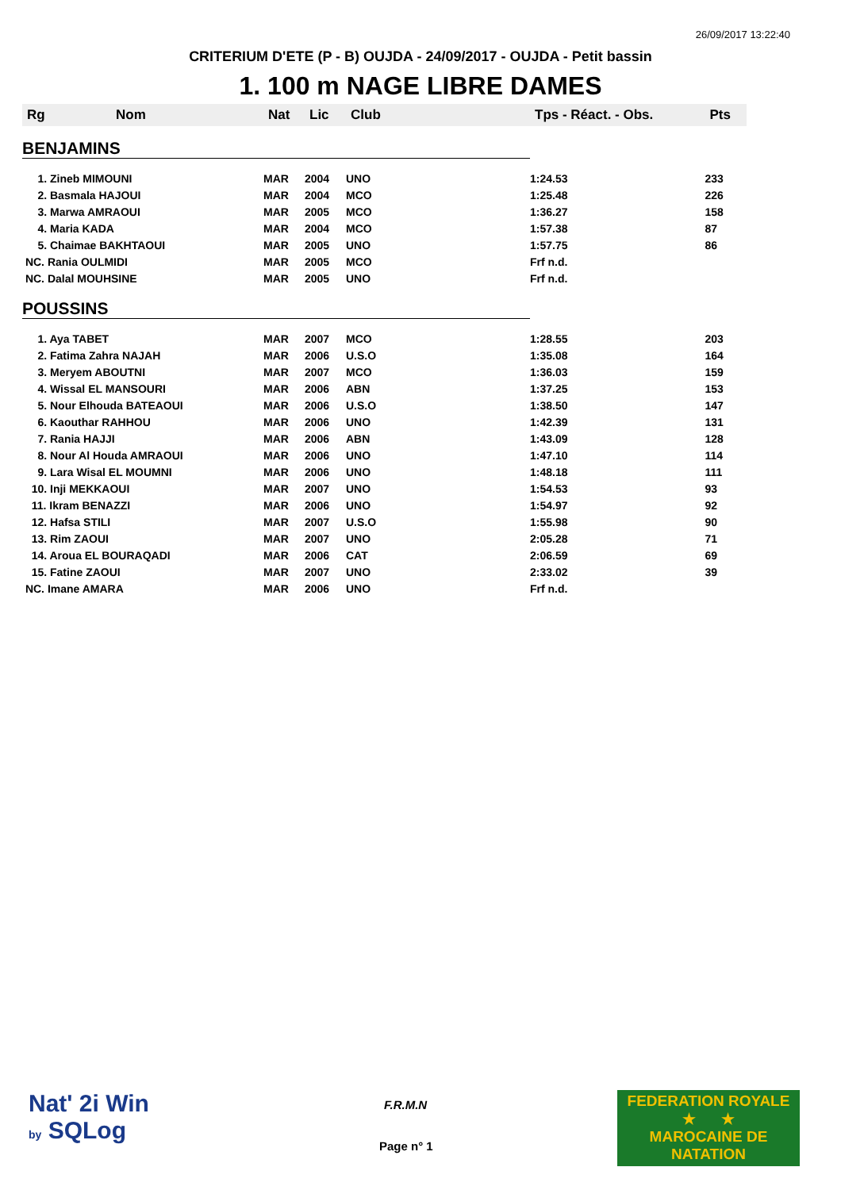26/09/2017 13:22:40
CRITERIUM D'ETE (P - B) OUJDA - 24/09/2017 - OUJDA - Petit bassin
1. 100 m NAGE LIBRE DAMES
| Rg | Nom | Nat | Lic | Club | Tps - Réact. - Obs. | Pts |
| --- | --- | --- | --- | --- | --- | --- |
| BENJAMINS | | | | | | |
| 1. Zineb MIMOUNI | | MAR | 2004 | UNO | 1:24.53 | 233 |
| 2. Basmala HAJOUI | | MAR | 2004 | MCO | 1:25.48 | 226 |
| 3. Marwa AMRAOUI | | MAR | 2005 | MCO | 1:36.27 | 158 |
| 4. Maria KADA | | MAR | 2004 | MCO | 1:57.38 | 87 |
| 5. Chaimae BAKHTAOUI | | MAR | 2005 | UNO | 1:57.75 | 86 |
| NC. Rania OULMIDI | | MAR | 2005 | MCO | Frf n.d. | |
| NC. Dalal MOUHSINE | | MAR | 2005 | UNO | Frf n.d. | |
| POUSSINS | | | | | | |
| 1. Aya TABET | | MAR | 2007 | MCO | 1:28.55 | 203 |
| 2. Fatima Zahra NAJAH | | MAR | 2006 | U.S.O | 1:35.08 | 164 |
| 3. Meryem ABOUTNI | | MAR | 2007 | MCO | 1:36.03 | 159 |
| 4. Wissal EL MANSOURI | | MAR | 2006 | ABN | 1:37.25 | 153 |
| 5. Nour Elhouda BATEAOUI | | MAR | 2006 | U.S.O | 1:38.50 | 147 |
| 6. Kaouthar RAHHOU | | MAR | 2006 | UNO | 1:42.39 | 131 |
| 7. Rania HAJJI | | MAR | 2006 | ABN | 1:43.09 | 128 |
| 8. Nour Al Houda AMRAOUI | | MAR | 2006 | UNO | 1:47.10 | 114 |
| 9. Lara Wisal EL MOUMNI | | MAR | 2006 | UNO | 1:48.18 | 111 |
| 10. Inji MEKKAOUI | | MAR | 2007 | UNO | 1:54.53 | 93 |
| 11. Ikram BENAZZI | | MAR | 2006 | UNO | 1:54.97 | 92 |
| 12. Hafsa STILI | | MAR | 2007 | U.S.O | 1:55.98 | 90 |
| 13. Rim ZAOUI | | MAR | 2007 | UNO | 2:05.28 | 71 |
| 14. Aroua EL BOURAQADI | | MAR | 2006 | CAT | 2:06.59 | 69 |
| 15. Fatine ZAOUI | | MAR | 2007 | UNO | 2:33.02 | 39 |
| NC. Imane AMARA | | MAR | 2006 | UNO | Frf n.d. | |
Nat' 2i Win
by SQLog
F.R.M.N
Page n° 1
FEDERATION ROYALE
★ ★
MAROCAINE DE NATATION